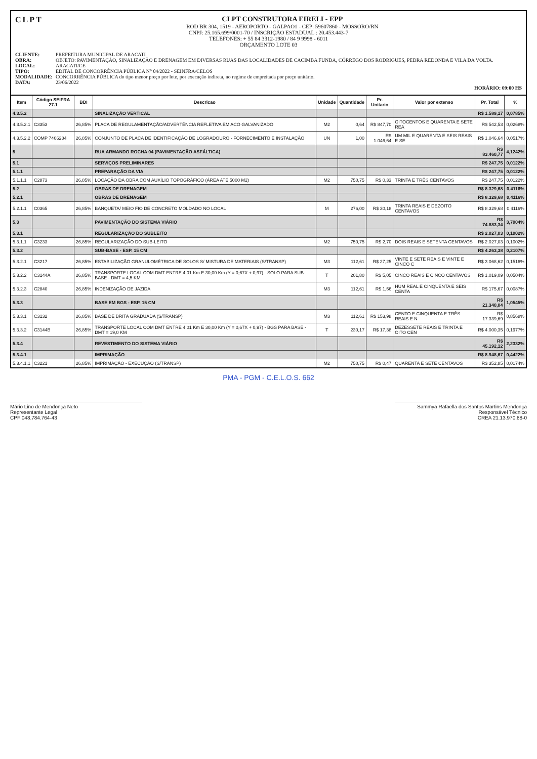CLPT
CLPT CONSTRUTORA EIRELI - EPP
ROD BR 304, 1519 - AEROPORTO - GALPAO1 - CEP: 59607860 - MOSSORO/RN
CNPJ: 25.165.699/0001-70 / INSCRIÇÃO ESTADUAL : 20.453.443-7
TELEFONES: + 55 84 3312-1980 / 84 9 9998 - 6011
ORÇAMENTO LOTE 03
CLIENTE: PREFEITURA MUNICIPAL DE ARACATI OBRA: OBJETO: PAVIMENTAÇÃO, SINALIZAÇÃO E DRENAGEM EM DIVERSAS RUAS DAS LOCALIDADES DE CACIMBA FUNDA, CÓRREGO DOS RODRIGUES, PEDRA REDONDA E VILA DA VOLTA. LOCAL: ARACATI/CE TIPO: EDITAL DE CONCORRÊNCIA PÚBLICA N° 04/2022 - SEINFRA/CELOS MODALIDADE: CONCORRÊNCIA PÚBLICA do tipo menor preço por lote, por execução indireta, no regime de empreitada por preço unitário. DATA: 23/06/2022
HORÁRIO: 09:00 HS
| Item | Código SEIFRA 27.1 | BDI | Descricao | Unidade | Quantidade | Pr. Unitario | Valor por extenso | Pr. Total | % |
| --- | --- | --- | --- | --- | --- | --- | --- | --- | --- |
| 4.3.5.2 | | | SINALIZAÇÃO VERTICAL | | | | | R$ 1.589,17 | 0,0785% |
| 4.3.5.2.1 | C3353 | 26,85% | PLACA DE REGULAMENTAÇÃO/ADVERTÊNCIA REFLETIVA EM ACO GALVANIZADO | M2 | 0,64 | R$ 847,70 | OITOCENTOS E QUARENTA E SETE REA | R$ 542,53 | 0,0268% |
| 4.3.5.2.2 | COMP 7406284 | 26,85% | CONJUNTO DE PLACA DE IDENTIFICAÇÃO DE LOGRADOURO - FORNECIMENTO E INSTALAÇÃO | UN | 1,00 | R$ 1.046,64 | UM MIL E QUARENTA E SEIS REAIS E SE | R$ 1.046,64 | 0,0517% |
| 5 | | | RUA ARMANDO ROCHA 04 (PAVIMENTAÇÃO ASFÁLTICA) | | | | | R$ 83.460,77 | 4,1242% |
| 5.1 | | | SERVIÇOS PRELIMINARES | | | | | R$ 247,75 | 0,0122% |
| 5.1.1 | | | PREPARAÇÃO DA VIA | | | | | R$ 247,75 | 0,0122% |
| 5.1.1.1 | C2873 | 26,85% | LOCAÇÃO DA OBRA COM AUXÍLIO TOPOGRÁFICO (ÁREA ATÉ 5000 M2) | M2 | 750,75 | R$ 0,33 | TRINTA E TRÊS CENTAVOS | R$ 247,75 | 0,0122% |
| 5.2 | | | OBRAS DE DRENAGEM | | | | | R$ 8.329,68 | 0,4116% |
| 5.2.1 | | | OBRAS DE DRENAGEM | | | | | R$ 8.329,68 | 0,4116% |
| 5.2.1.1 | C0365 | 26,85% | BANQUETA/ MEIO FIO DE CONCRETO MOLDADO NO LOCAL | M | 276,00 | R$ 30,18 | TRINTA REAIS E DEZOITO CENTAVOS | R$ 8.329,68 | 0,4116% |
| 5.3 | | | PAVIMENTAÇÃO DO SISTEMA VIÁRIO | | | | | R$ 74.883,34 | 3,7004% |
| 5.3.1 | | | REGULARIZAÇÃO DO SUBLEITO | | | | | R$ 2.027,03 | 0,1002% |
| 5.3.1.1 | C3233 | 26,85% | REGULARIZAÇÃO DO SUB-LEITO | M2 | 750,75 | R$ 2,70 | DOIS REAIS E SETENTA CENTAVOS | R$ 2.027,03 | 0,1002% |
| 5.3.2 | | | SUB-BASE - ESP. 15 CM | | | | | R$ 4.263,38 | 0,2107% |
| 5.3.2.1 | C3217 | 26,85% | ESTABILIZAÇÃO GRANULOMÉTRICA DE SOLOS S/ MISTURA DE MATERIAIS (S/TRANSP) | M3 | 112,61 | R$ 27,25 | VINTE E SETE REAIS E VINTE E CINCO C | R$ 3.068,62 | 0,1516% |
| 5.3.2.2 | C3144A | 26,85% | TRANSPORTE LOCAL COM DMT ENTRE 4,01 Km E 30,00 Km (Y = 0,67X + 0,97) - SOLO PARA SUB-BASE - DMT = 4,5 KM | T | 201,80 | R$ 5,05 | CINCO REAIS E CINCO CENTAVOS | R$ 1.019,09 | 0,0504% |
| 5.3.2.3 | C2840 | 26,85% | INDENIZAÇÃO DE JAZIDA | M3 | 112,61 | R$ 1,56 | HUM REAL E CINQUENTA E SEIS CENTA | R$ 175,67 | 0,0087% |
| 5.3.3 | | | BASE EM BGS - ESP. 15 CM | | | | | R$ 21.340,04 | 1,0545% |
| 5.3.3.1 | C3132 | 26,85% | BASE DE BRITA GRADUADA (S/TRANSP) | M3 | 112,61 | R$ 153,98 | CENTO E CINQUENTA E TRÊS REAIS E N | R$ 17.339,69 | 0,8568% |
| 5.3.3.2 | C3144B | 26,85% | TRANSPORTE LOCAL COM DMT ENTRE 4,01 Km E 30,00 Km (Y = 0,67X + 0,97) - BGS PARA BASE - DMT = 19,0 KM | T | 230,17 | R$ 17,38 | DEZESSETE REAIS E TRINTA E OITO CEN | R$ 4.000,35 | 0,1977% |
| 5.3.4 | | | REVESTIMENTO DO SISTEMA VIÁRIO | | | | | R$ 45.192,12 | 2,2332% |
| 5.3.4.1 | | | IMPRIMAÇÃO | | | | | R$ 8.948,67 | 0,4422% |
| 5.3.4.1.1 | C3221 | 26,85% | IMPRIMAÇÃO - EXECUÇÃO (S/TRANSP) | M2 | 750,75 | R$ 0,47 | QUARENTA E SETE CENTAVOS | R$ 352,85 | 0,0174% |
PMA - PGM - C.E.L.O.S. 662
Mário Lino de Mendonça Neto
Representante Legal
CPF 048.784.764-43
Sammya Rafaella dos Santos Martins Mendonça
Responsável Técnico
CREA 21.13.970.88-0